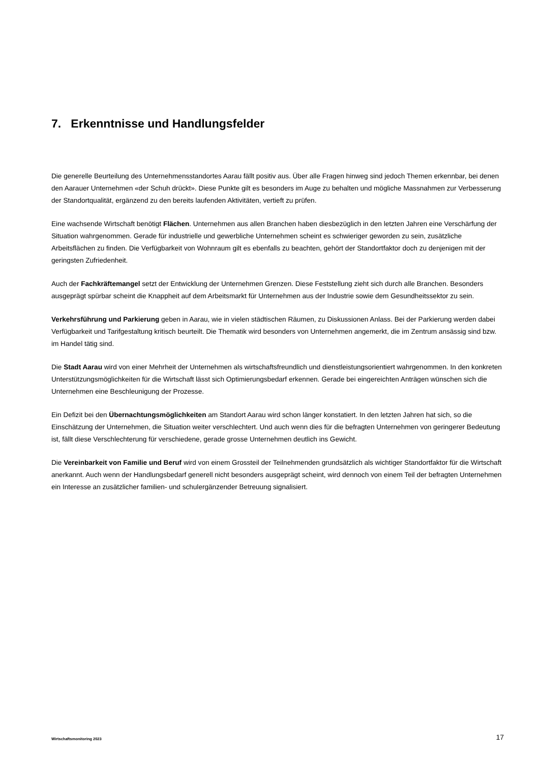7. Erkenntnisse und Handlungsfelder
Die generelle Beurteilung des Unternehmensstandortes Aarau fällt positiv aus. Über alle Fragen hinweg sind jedoch Themen erkennbar, bei denen den Aarauer Unternehmen «der Schuh drückt». Diese Punkte gilt es besonders im Auge zu behalten und mögliche Massnahmen zur Verbesserung der Standortqualität, ergänzend zu den bereits laufenden Aktivitäten, vertieft zu prüfen.
Eine wachsende Wirtschaft benötigt Flächen. Unternehmen aus allen Branchen haben diesbezüglich in den letzten Jahren eine Verschärfung der Situation wahrgenommen. Gerade für industrielle und gewerbliche Unternehmen scheint es schwieriger geworden zu sein, zusätzliche Arbeitsflächen zu finden. Die Verfügbarkeit von Wohnraum gilt es ebenfalls zu beachten, gehört der Standortfaktor doch zu denjenigen mit der geringsten Zufriedenheit.
Auch der Fachkräftemangel setzt der Entwicklung der Unternehmen Grenzen. Diese Feststellung zieht sich durch alle Branchen. Besonders ausgeprägt spürbar scheint die Knappheit auf dem Arbeitsmarkt für Unternehmen aus der Industrie sowie dem Gesundheitssektor zu sein.
Verkehrsführung und Parkierung geben in Aarau, wie in vielen städtischen Räumen, zu Diskussionen Anlass. Bei der Parkierung werden dabei Verfügbarkeit und Tarifgestaltung kritisch beurteilt. Die Thematik wird besonders von Unternehmen angemerkt, die im Zentrum ansässig sind bzw. im Handel tätig sind.
Die Stadt Aarau wird von einer Mehrheit der Unternehmen als wirtschaftsfreundlich und dienstleistungsorientiert wahrgenommen. In den konkreten Unterstützungsmöglichkeiten für die Wirtschaft lässt sich Optimierungsbedarf erkennen. Gerade bei eingereichten Anträgen wünschen sich die Unternehmen eine Beschleunigung der Prozesse.
Ein Defizit bei den Übernachtungsmöglichkeiten am Standort Aarau wird schon länger konstatiert. In den letzten Jahren hat sich, so die Einschätzung der Unternehmen, die Situation weiter verschlechtert. Und auch wenn dies für die befragten Unternehmen von geringerer Bedeutung ist, fällt diese Verschlechterung für verschiedene, gerade grosse Unternehmen deutlich ins Gewicht.
Die Vereinbarkeit von Familie und Beruf wird von einem Grossteil der Teilnehmenden grundsätzlich als wichtiger Standortfaktor für die Wirtschaft anerkannt. Auch wenn der Handlungsbedarf generell nicht besonders ausgeprägt scheint, wird dennoch von einem Teil der befragten Unternehmen ein Interesse an zusätzlicher familien- und schulergänzender Betreuung signalisiert.
Wirtschaftsmonitoring 2023 17